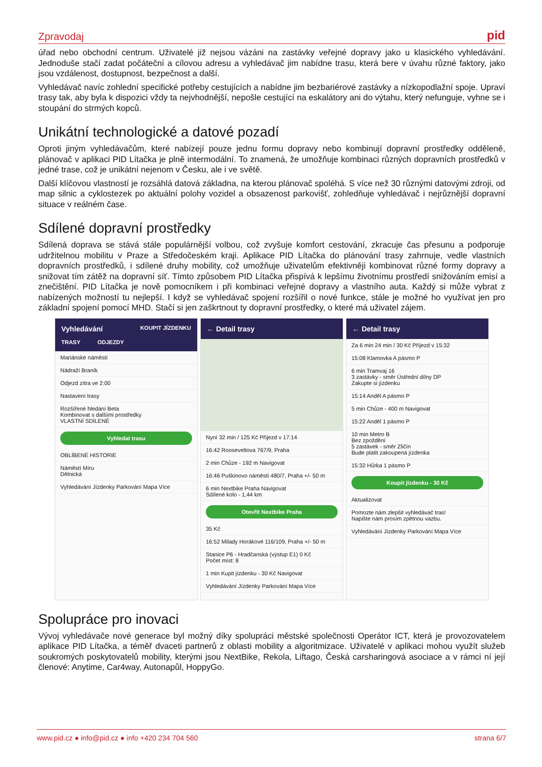Zpravodaj pid
úřad nebo obchodní centrum. Uživatelé již nejsou vázáni na zastávky veřejné dopravy jako u klasického vyhledávání. Jednoduše stačí zadat počáteční a cílovou adresu a vyhledávač jim nabídne trasu, která bere v úvahu různé faktory, jako jsou vzdálenost, dostupnost, bezpečnost a další.
Vyhledávač navíc zohlední specifické potřeby cestujících a nabídne jim bezbariérové zastávky a nízkopodlažní spoje. Upraví trasy tak, aby byla k dispozici vždy ta nejvhodnější, nepošle cestující na eskalátory ani do výtahu, který nefunguje, vyhne se i stoupání do strmých kopců.
Unikátní technologické a datové pozadí
Oproti jiným vyhledávačům, které nabízejí pouze jednu formu dopravy nebo kombinují dopravní prostředky odděleně, plánovač v aplikaci PID Lítačka je plně intermodální. To znamená, že umožňuje kombinaci různých dopravních prostředků v jedné trase, což je unikátní nejenom v Česku, ale i ve světě.
Další klíčovou vlastností je rozsáhlá datová základna, na kterou plánovač spoléhá. S více než 30 různými datovými zdroji, od map silnic a cyklostezek po aktuální polohy vozidel a obsazenost parkovišť, zohledňuje vyhledávač i nejrůznější dopravní situace v reálném čase.
Sdílené dopravní prostředky
Sdílená doprava se stává stále populárnější volbou, což zvyšuje komfort cestování, zkracuje čas přesunu a podporuje udržitelnou mobilitu v Praze a Středočeském kraji. Aplikace PID Lítačka do plánování trasy zahrnuje, vedle vlastních dopravních prostředků, i sdílené druhy mobility, což umožňuje uživatelům efektivněji kombinovat různé formy dopravy a snižovat tím zátěž na dopravní síť. Tímto způsobem PID Lítačka přispívá k lepšímu životnímu prostředí snižováním emisí a znečištění. PID Lítačka je nově pomocníkem i při kombinaci veřejné dopravy a vlastního auta. Každý si může vybrat z nabízených možností tu nejlepší. I když se vyhledávač spojení rozšířil o nové funkce, stále je možné ho využívat jen pro základní spojení pomocí MHD. Stačí si jen zaškrtnout ty dopravní prostředky, o které má uživatel zájem.
Vyhledávání KOUPIT JÍZDENKU
TRASY ODJEZDY
Mariánské náměstí
Nádraží Braník
Odjezd zítra ve 2:00
Nastavení trasy
Rozšířené hledání Beta
Kombinovat s dalšími prostředky
VLASTNÍ SDÍLENÉ
Vyhledat trasu
OBLÍBENÉ HISTORIE
Náměstí Míru
Dělnická
Vyhledávání Jízdenky Parkování Mapa Více
← Detail trasy
Nyní 32 min / 125 Kč Příjezd v 17:14
16:42 Rooseveltova 767/9, Praha
2 min Chůze - 192 m Navigovat
16:46 Puškinovo náměstí 480/7, Praha +/- 50 m
6 min Nextbike Praha Navigovat
Sdílené kolo - 1,44 km
Otevřít Nextbike Praha
35 Kč
16:52 Milady Horákové 116/109, Praha +/- 50 m
Stanice P6 - Hradčanská (výstup E1) 0 Kč
Počet míst: 8
1 min Kupit jízdenku - 30 Kč Navigovat
Vyhledávání Jízdenky Parkování Mapa Více
← Detail trasy
Za 6 min 24 min / 30 Kč Příjezd v 15:32
15:08 Klamovka A pásmo P
6 min Tramvaj 16
3 zastávky - směr Ústřední dílny DP
Zakupte si jízdenku
15:14 Anděl A pásmo P
5 min Chůze - 400 m Navigovat
15:22 Anděl 1 pásmo P
10 min Metro B
Bez zpoždění
5 zastávek - směr Zličín
Bude platit zakoupená jízdenka
15:32 Hůrka 1 pásmo P
Koupit jízdenku - 30 Kč
Aktualizovat
Pomozte nám zlepšit vyhledávač tras!
Napište nám prosím zpětnou vazbu.
Vyhledávání Jízdenky Parkování Mapa Více
Spolupráce pro inovaci
Vývoj vyhledávače nové generace byl možný díky spolupráci městské společnosti Operátor ICT, která je provozovatelem aplikace PID Lítačka, a téměř dvaceti partnerů z oblasti mobility a algoritmizace. Uživatelé v aplikaci mohou využít služeb soukromých poskytovatelů mobility, kterými jsou NextBike, Rekola, Liftago, Česká carsharingová asociace a v rámci ní její členové: Anytime, Car4way, Autonapůl, HoppyGo.
www.pid.cz ● info@pid.cz ● info +420 234 704 560 strana 6/7